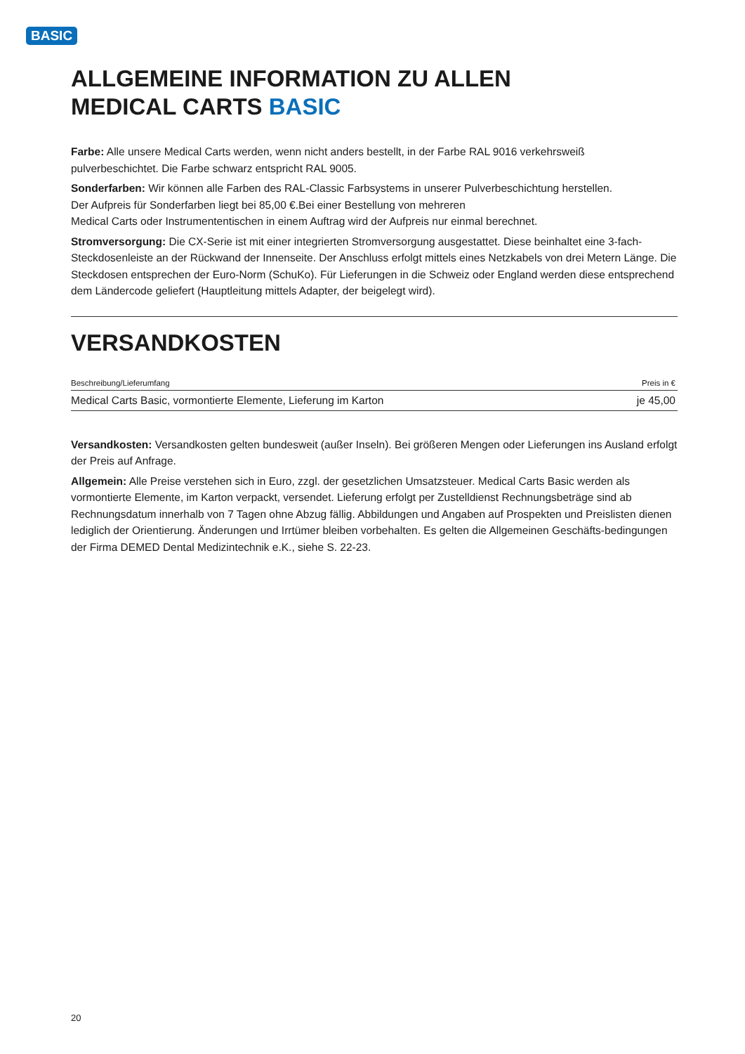BASIC
ALLGEMEINE INFORMATION ZU ALLEN
MEDICAL CARTS BASIC
Farbe: Alle unsere Medical Carts werden, wenn nicht anders bestellt, in der Farbe RAL 9016 verkehrsweiß
pulverbeschichtet. Die Farbe schwarz entspricht RAL 9005.
Sonderfarben: Wir können alle Farben des RAL-Classic Farbsystems in unserer Pulverbeschichtung herstellen.
Der Aufpreis für Sonderfarben liegt bei 85,00 €.Bei einer Bestellung von mehreren
Medical Carts oder Instrumententischen in einem Auftrag wird der Aufpreis nur einmal berechnet.
Stromversorgung: Die CX-Serie ist mit einer integrierten Stromversorgung ausgestattet. Diese beinhaltet eine 3-fach-Steckdosenleiste an der Rückwand der Innenseite. Der Anschluss erfolgt mittels eines Netzkabels von drei Metern Länge. Die Steckdosen entsprechen der Euro-Norm (SchuKo). Für Lieferungen in die Schweiz oder England werden diese entsprechend dem Ländercode geliefert (Hauptleitung mittels Adapter, der beigelegt wird).
VERSANDKOSTEN
| Beschreibung/Lieferumfang | Preis in € |
| --- | --- |
| Medical Carts Basic, vormontierte Elemente, Lieferung im Karton | je 45,00 |
Versandkosten: Versandkosten gelten bundesweit (außer Inseln). Bei größeren Mengen oder Lieferungen ins Ausland erfolgt der Preis auf Anfrage.
Allgemein: Alle Preise verstehen sich in Euro, zzgl. der gesetzlichen Umsatzsteuer. Medical Carts Basic werden als vormontierte Elemente, im Karton verpackt, versendet. Lieferung erfolgt per Zustelldienst Rechnungsbeträge sind ab Rechnungsdatum innerhalb von 7 Tagen ohne Abzug fällig. Abbildungen und Angaben auf Prospekten und Preislisten dienen lediglich der Orientierung. Änderungen und Irrtümer bleiben vorbehalten. Es gelten die Allgemeinen Geschäfts-bedingungen der Firma DEMED Dental Medizintechnik e.K., siehe S. 22-23.
20